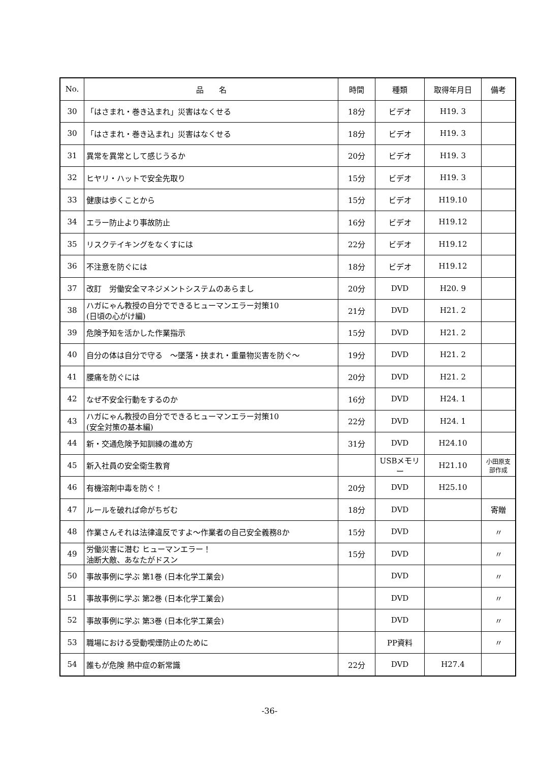| No. | 品 名 | 時間 | 種類 | 取得年月日 | 備考 |
| --- | --- | --- | --- | --- | --- |
| 30 | 「はさまれ・巻き込まれ」災害はなくせる | 18分 | ビデオ | H19. 3 | |
| 30 | 「はさまれ・巻き込まれ」災害はなくせる | 18分 | ビデオ | H19. 3 | |
| 31 | 異常を異常として感じうるか | 20分 | ビデオ | H19. 3 | |
| 32 | ヒヤリ・ハットで安全先取り | 15分 | ビデオ | H19. 3 | |
| 33 | 健康は歩くことから | 15分 | ビデオ | H19.10 | |
| 34 | エラー防止より事故防止 | 16分 | ビデオ | H19.12 | |
| 35 | リスクテイキングをなくすには | 22分 | ビデオ | H19.12 | |
| 36 | 不注意を防ぐには | 18分 | ビデオ | H19.12 | |
| 37 | 改訂 労働安全マネジメントシステムのあらまし | 20分 | DVD | H20. 9 | |
| 38 | ハガにゃん教授の自分でできるヒューマンエラー対策10 (日頃の心がけ編) | 21分 | DVD | H21. 2 | |
| 39 | 危険予知を活かした作業指示 | 15分 | DVD | H21. 2 | |
| 40 | 自分の体は自分で守る ～墜落・挟まれ・重量物災害を防ぐ～ | 19分 | DVD | H21. 2 | |
| 41 | 腰痛を防ぐには | 20分 | DVD | H21. 2 | |
| 42 | なぜ不安全行動をするのか | 16分 | DVD | H24. 1 | |
| 43 | ハガにゃん教授の自分でできるヒューマンエラー対策10 (安全対策の基本編) | 22分 | DVD | H24. 1 | |
| 44 | 新・交通危険予知訓練の進め方 | 31分 | DVD | H24.10 | |
| 45 | 新入社員の安全衛生教育 | | USBメモリー | H21.10 | 小田原支部作成 |
| 46 | 有機溶剤中毒を防ぐ！ | 20分 | DVD | H25.10 | |
| 47 | ルールを破れば命がちぢむ | 18分 | DVD | | 寄贈 |
| 48 | 作業さんそれは法律違反ですよ～作業者の自己安全義務8か | 15分 | DVD | | 〃 |
| 49 | 労働災害に潜む ヒューマンエラー！ 油断大敵、あなたがドスン | 15分 | DVD | | 〃 |
| 50 | 事故事例に学ぶ 第1巻 (日本化学工業会) | | DVD | | 〃 |
| 51 | 事故事例に学ぶ 第2巻 (日本化学工業会) | | DVD | | 〃 |
| 52 | 事故事例に学ぶ 第3巻 (日本化学工業会) | | DVD | | 〃 |
| 53 | 職場における受動喫煙防止のために | | PP資料 | | 〃 |
| 54 | 誰もが危険 熱中症の新常識 | 22分 | DVD | H27.4 | |
-36-